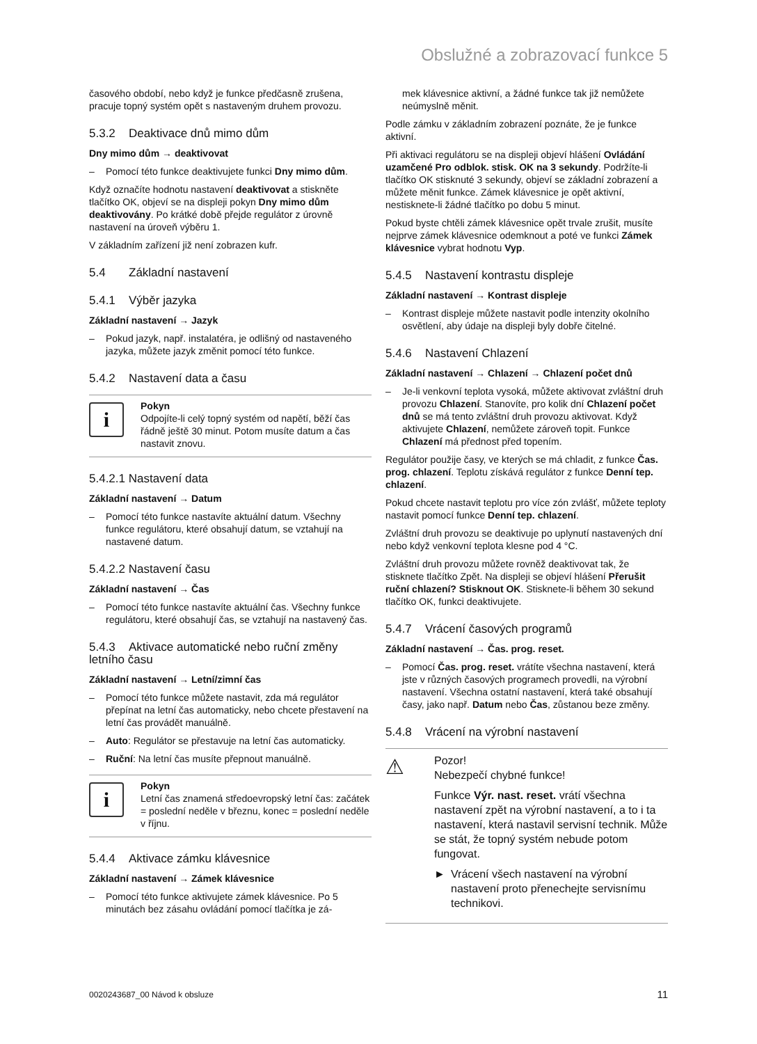Obslužné a zobrazovací funkce 5
časového období, nebo když je funkce předčasně zrušena, pracuje topný systém opět s nastaveným druhem provozu.
5.3.2 Deaktivace dnů mimo dům
Dny mimo dům → deaktivovat
– Pomocí této funkce deaktivujete funkci Dny mimo dům.
Když označíte hodnotu nastavení deaktivovat a stiskněte tlačítko OK, objeví se na displeji pokyn Dny mimo dům deaktivovány. Po krátké době přejde regulátor z úrovně nastavení na úroveň výběru 1.
V základním zařízení již není zobrazen kufr.
5.4 Základní nastavení
5.4.1 Výběr jazyka
Základní nastavení → Jazyk
– Pokud jazyk, např. instalatéra, je odlišný od nastaveného jazyka, můžete jazyk změnit pomocí této funkce.
5.4.2 Nastavení data a času
i
Pokyn
Odpojíte-li celý topný systém od napětí, běží čas řádně ještě 30 minut. Potom musíte datum a čas nastavit znovu.
5.4.2.1 Nastavení data
Základní nastavení → Datum
– Pomocí této funkce nastavíte aktuální datum. Všechny funkce regulátoru, které obsahují datum, se vztahují na nastavené datum.
5.4.2.2 Nastavení času
Základní nastavení → Čas
– Pomocí této funkce nastavíte aktuální čas. Všechny funkce regulátoru, které obsahují čas, se vztahují na nastavený čas.
5.4.3 Aktivace automatické nebo ruční změny letního času
Základní nastavení → Letní/zimní čas
– Pomocí této funkce můžete nastavit, zda má regulátor přepínat na letní čas automaticky, nebo chcete přestavení na letní čas provádět manuálně.
– Auto: Regulátor se přestavuje na letní čas automaticky.
– Ruční: Na letní čas musíte přepnout manuálně.
i
Pokyn
Letní čas znamená středoevropský letní čas: začátek = poslední neděle v březnu, konec = poslední neděle v říjnu.
5.4.4 Aktivace zámku klávesnice
Základní nastavení → Zámek klávesnice
– Pomocí této funkce aktivujete zámek klávesnice. Po 5 minutách bez zásahu ovládání pomocí tlačítka je zá-
mek klávesnice aktivní, a žádné funkce tak již nemůžete neúmyslně měnit.
Podle zámku v základním zobrazení poznáte, že je funkce aktivní.
Při aktivaci regulátoru se na displeji objeví hlášení Ovládání uzamčené Pro odblok. stisk. OK na 3 sekundy. Podržíte-li tlačítko OK stisknuté 3 sekundy, objeví se základní zobrazení a můžete měnit funkce. Zámek klávesnice je opět aktivní, nestisknete-li žádné tlačítko po dobu 5 minut.
Pokud byste chtěli zámek klávesnice opět trvale zrušit, musíte nejprve zámek klávesnice odemknout a poté ve funkci Zámek klávesnice vybrat hodnotu Vyp.
5.4.5 Nastavení kontrastu displeje
Základní nastavení → Kontrast displeje
– Kontrast displeje můžete nastavit podle intenzity okolního osvětlení, aby údaje na displeji byly dobře čitelné.
5.4.6 Nastavení Chlazení
Základní nastavení → Chlazení → Chlazení počet dnů
– Je-li venkovní teplota vysoká, můžete aktivovat zvláštní druh provozu Chlazení. Stanovíte, pro kolik dní Chlazení počet dnů se má tento zvláštní druh provozu aktivovat. Když aktivujete Chlazení, nemůžete zároveň topit. Funkce Chlazení má přednost před topením.
Regulátor použije časy, ve kterých se má chladit, z funkce Čas. prog. chlazení. Teplotu získává regulátor z funkce Denní tep. chlazení.
Pokud chcete nastavit teplotu pro více zón zvlášť, můžete teploty nastavit pomocí funkce Denní tep. chlazení.
Zvláštní druh provozu se deaktivuje po uplynutí nastavených dní nebo když venkovní teplota klesne pod 4 °C.
Zvláštní druh provozu můžete rovněž deaktivovat tak, že stisknete tlačítko Zpět. Na displeji se objeví hlášení Přerušit ruční chlazení? Stisknout OK. Stisknete-li během 30 sekund tlačítko OK, funkci deaktivujete.
5.4.7 Vrácení časových programů
Základní nastavení → Čas. prog. reset.
– Pomocí Čas. prog. reset. vrátíte všechna nastavení, která jste v různých časových programech provedli, na výrobní nastavení. Všechna ostatní nastavení, která také obsahují časy, jako např. Datum nebo Čas, zůstanou beze změny.
5.4.8 Vrácení na výrobní nastavení
⚠
Pozor!
Nebezpečí chybné funkce!
Funkce Výr. nast. reset. vrátí všechna nastavení zpět na výrobní nastavení, a to i ta nastavení, která nastavil servisní technik. Může se stát, že topný systém nebude potom fungovat.
► Vrácení všech nastavení na výrobní nastavení proto přenechejte servisnímu technikovi.
0020243687_00 Návod k obsluze 11